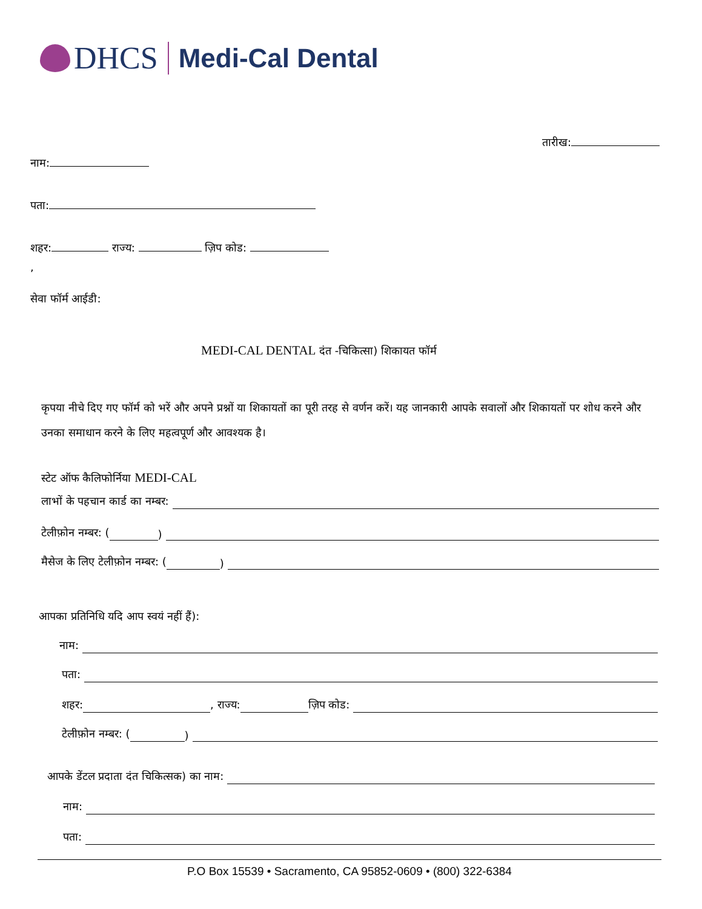DHCS
Medi-Cal Dental
तारीख:
नाम:
पता:
शहर: राज्य: ज़िप कोड:
,
सेवा फॉर्म आईडी:
MEDI-CAL DENTAL दंत -चिकित्सा) शिकायत फॉर्म
कृपया नीचे दिए गए फॉर्म को भरें और अपने प्रश्नों या शिकायतों का पूरी तरह से वर्णन करें। यह जानकारी आपके सवालों और शिकायतों पर शोध करने और उनका समाधान करने के लिए महत्वपूर्ण और आवश्यक है।
स्टेट ऑफ कैलिफोर्निया MEDI-CAL
लाभों के पहचान कार्ड का नम्बर:
टेलीफ़ोन नम्बर: ( )
मैसेज के लिए टेलीफ़ोन नम्बर: ( )
आपका प्रतिनिधि यदि आप स्वयं नहीं हैं):
नाम:
पता:
शहर: , राज्य: ज़िप कोड:
टेलीफ़ोन नम्बर: ( )
आपके डेंटल प्रदाता दंत चिकित्सक) का नाम:
नाम:
पता:
P.O Box 15539 • Sacramento, CA 95852-0609 • (800) 322-6384